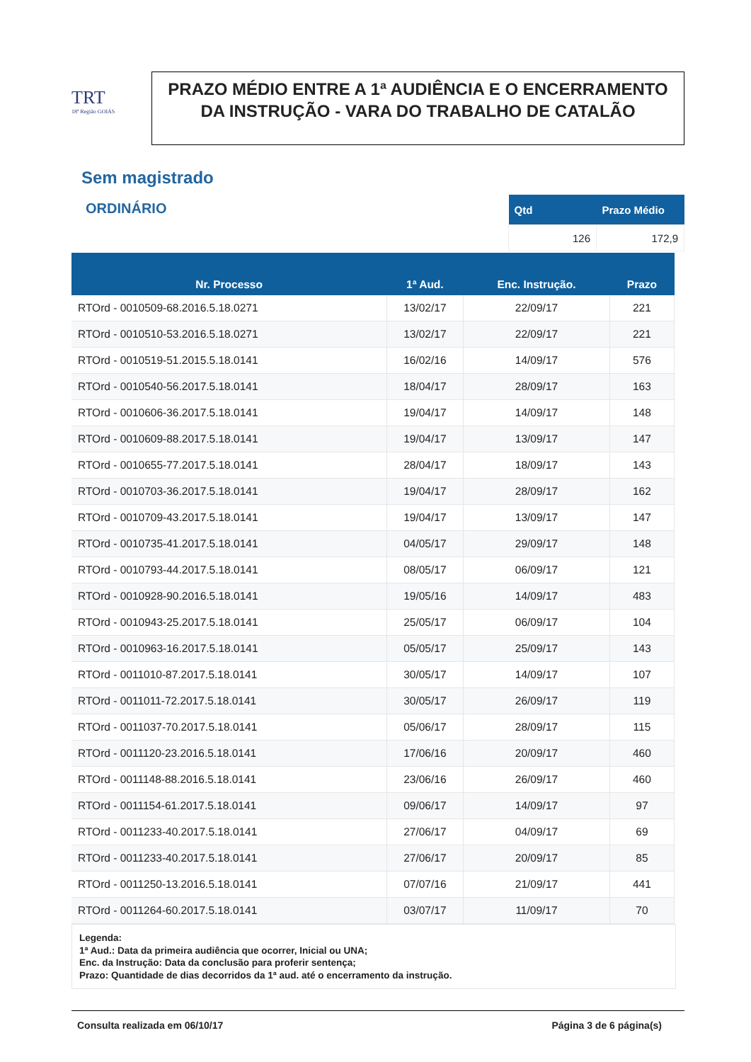TRT
18ª Região GOIÁS
PRAZO MÉDIO ENTRE A 1ª AUDIÊNCIA E O ENCERRAMENTO DA INSTRUÇÃO - VARA DO TRABALHO DE CATALÃO
Sem magistrado
ORDINÁRIO
| Qtd | Prazo Médio |
| --- | --- |
| 126 | 172,9 |
| Nr. Processo | 1ª Aud. | Enc. Instrução. | Prazo |
| --- | --- | --- | --- |
| RTOrd - 0010509-68.2016.5.18.0271 | 13/02/17 | 22/09/17 | 221 |
| RTOrd - 0010510-53.2016.5.18.0271 | 13/02/17 | 22/09/17 | 221 |
| RTOrd - 0010519-51.2015.5.18.0141 | 16/02/16 | 14/09/17 | 576 |
| RTOrd - 0010540-56.2017.5.18.0141 | 18/04/17 | 28/09/17 | 163 |
| RTOrd - 0010606-36.2017.5.18.0141 | 19/04/17 | 14/09/17 | 148 |
| RTOrd - 0010609-88.2017.5.18.0141 | 19/04/17 | 13/09/17 | 147 |
| RTOrd - 0010655-77.2017.5.18.0141 | 28/04/17 | 18/09/17 | 143 |
| RTOrd - 0010703-36.2017.5.18.0141 | 19/04/17 | 28/09/17 | 162 |
| RTOrd - 0010709-43.2017.5.18.0141 | 19/04/17 | 13/09/17 | 147 |
| RTOrd - 0010735-41.2017.5.18.0141 | 04/05/17 | 29/09/17 | 148 |
| RTOrd - 0010793-44.2017.5.18.0141 | 08/05/17 | 06/09/17 | 121 |
| RTOrd - 0010928-90.2016.5.18.0141 | 19/05/16 | 14/09/17 | 483 |
| RTOrd - 0010943-25.2017.5.18.0141 | 25/05/17 | 06/09/17 | 104 |
| RTOrd - 0010963-16.2017.5.18.0141 | 05/05/17 | 25/09/17 | 143 |
| RTOrd - 0011010-87.2017.5.18.0141 | 30/05/17 | 14/09/17 | 107 |
| RTOrd - 0011011-72.2017.5.18.0141 | 30/05/17 | 26/09/17 | 119 |
| RTOrd - 0011037-70.2017.5.18.0141 | 05/06/17 | 28/09/17 | 115 |
| RTOrd - 0011120-23.2016.5.18.0141 | 17/06/16 | 20/09/17 | 460 |
| RTOrd - 0011148-88.2016.5.18.0141 | 23/06/16 | 26/09/17 | 460 |
| RTOrd - 0011154-61.2017.5.18.0141 | 09/06/17 | 14/09/17 | 97 |
| RTOrd - 0011233-40.2017.5.18.0141 | 27/06/17 | 04/09/17 | 69 |
| RTOrd - 0011233-40.2017.5.18.0141 | 27/06/17 | 20/09/17 | 85 |
| RTOrd - 0011250-13.2016.5.18.0141 | 07/07/16 | 21/09/17 | 441 |
| RTOrd - 0011264-60.2017.5.18.0141 | 03/07/17 | 11/09/17 | 70 |
Legenda:
1ª Aud.: Data da primeira audiência que ocorrer, Inicial ou UNA;
Enc. da Instrução: Data da conclusão para proferir sentença;
Prazo: Quantidade de dias decorridos da 1ª aud. até o encerramento da instrução.
Consulta realizada em 06/10/17 Página 3 de 6 página(s)